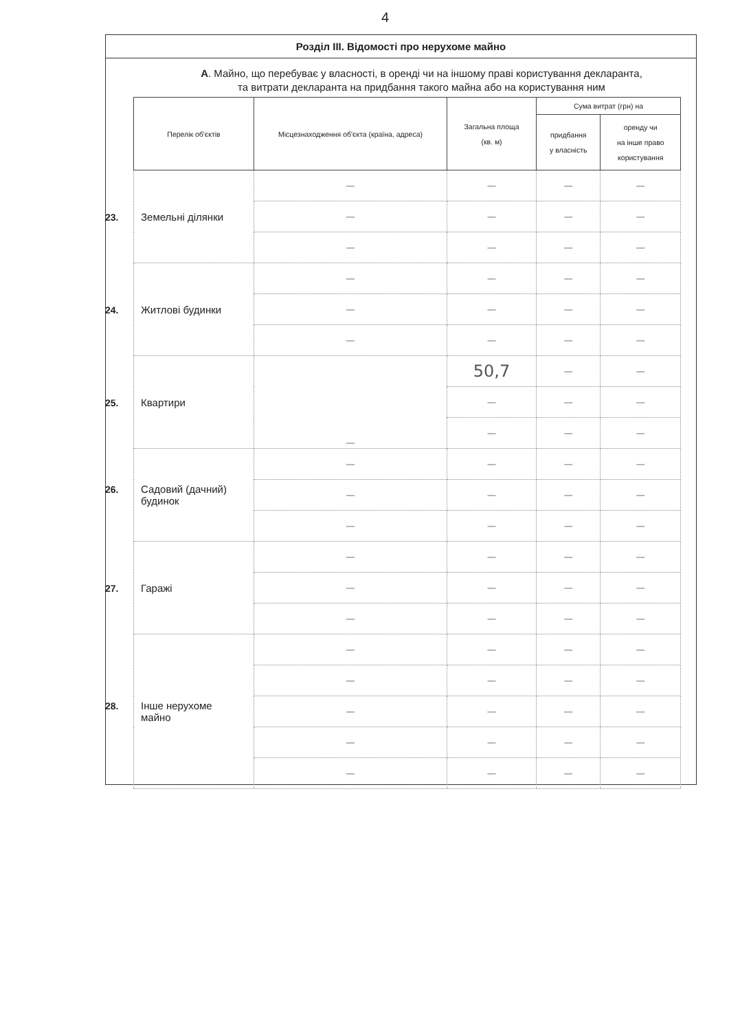4
Розділ III. Відомості про нерухоме майно
А. Майно, що перебуває у власності, в оренді чи на іншому праві користування декларанта,
та витрати декларанта на придбання такого майна або на користування ним
| Перелік об'єктів | Місцезнаходження об'єкта (країна, адреса) | Загальна площа (кв. м) | Сума витрат (грн) на | |
| --- | --- | --- | --- | --- |
| | | | придбання у власність | оренду чи на інше право користування |
| 23. Земельні ділянки | — | — | — | — |
| | — | — | — | — |
| | — | — | — | — |
| 24. Житлові будинки | — | — | — | — |
| | — | — | — | — |
| | — | — | — | — |
| 25. Квартири | — | 50,7 | — | — |
| | | — | — | — |
| | | — | — | — |
| 26. Садовий (дачний) будинок | — | — | — | — |
| | — | — | — | — |
| | — | — | — | — |
| 27. Гаражі | — | — | — | — |
| | — | — | — | — |
| | — | — | — | — |
| 28. Інше нерухоме майно | — | — | — | — |
| | — | — | — | — |
| | — | — | — | — |
| | — | — | — | — |
| | — | — | — | — |